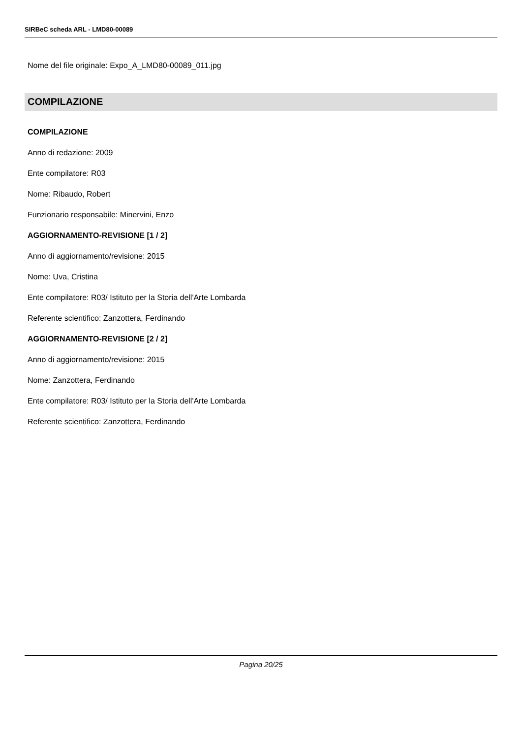SIRBeC scheda ARL - LMD80-00089
Nome del file originale: Expo_A_LMD80-00089_011.jpg
COMPILAZIONE
COMPILAZIONE
Anno di redazione: 2009
Ente compilatore: R03
Nome: Ribaudo, Robert
Funzionario responsabile: Minervini, Enzo
AGGIORNAMENTO-REVISIONE [1 / 2]
Anno di aggiornamento/revisione: 2015
Nome: Uva, Cristina
Ente compilatore: R03/ Istituto per la Storia dell'Arte Lombarda
Referente scientifico: Zanzottera, Ferdinando
AGGIORNAMENTO-REVISIONE [2 / 2]
Anno di aggiornamento/revisione: 2015
Nome: Zanzottera, Ferdinando
Ente compilatore: R03/ Istituto per la Storia dell'Arte Lombarda
Referente scientifico: Zanzottera, Ferdinando
Pagina 20/25